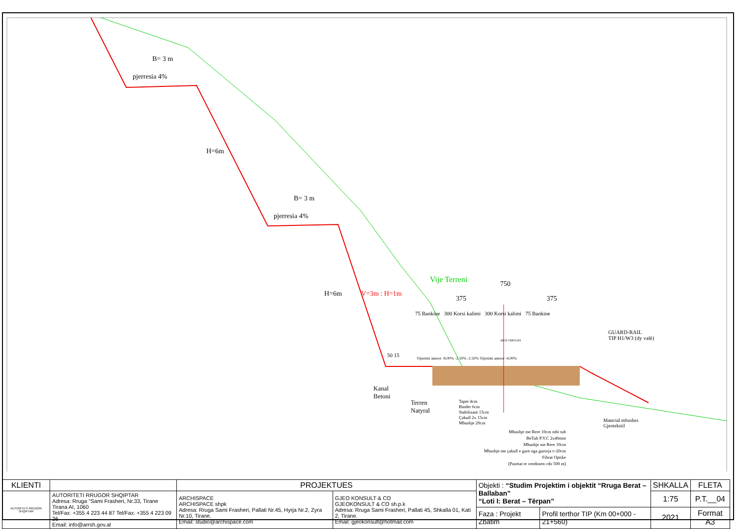B= 3 m
pjerresia 4%
B= 3 m
pjerresia 4%
H=6m
H=6m V=3m : H=1m
Vije Terreni 750
375 375
75 Bankine 300 Korsi kalimi 300 Korsi kalimi 75 Bankine
GUARD-RAIL
TIP H1/W3 (dy valë)
Vijezimi anesor -8.00% -2.50% -2.50% Vijezimi anesor -4.00%
AKSI I RRUGES
50 15
Kanal
Betoni
Terren
Natyral
Tapet 4cm
Binder 6cm
Stabilizant 15cm
Çakull 2x 15cm
Mbushje 20cm
Material mbushes
Gjeotekstil
Mbushje me Rere 10cm mbi tub
BeTub P.V.C 2x40mm
Mbushje me Rere 10cm
Mbushje me çakull e gure nga gurorja t=20cm
Fibrat Optike
(Pusetat te vendosen cdo 500 m)
| KLIENTI | | PROJEKTUES | | Objekti : “Studim Projektim i objektit “Rruga Berat – Ballaban” “Loti I: Berat – Tërpan” | | SHKALLA | FLETA |
| AUTORITETI RRUGOR SHQIPTAR | AUTORITETI RRUGOR SHQIPTAR Adresa: Rruga "Sami Frasheri, Nr.33, Tirane Tirana AI, 1060 Tel/Fax: +355 4 223 44 87 Tel/Fax: +355 4 223 09 26 Email: info@arrsh.gov.al | ARCHISPACE ARCHISPACE shpk Adresa: Rruga Sami Frasheri, Pallati Nr.45, Hyrja Nr.2, Zyra Nr.10, Tirane. Email: studio@archispace.com | GJEO KONSULT & CO GJEOKONSULT & CO sh.p.k Adresa: Rruga Sami Frasheri, Pallati 45, Shkalla 01, Kati 2, Tirane. Email: gjeokonsult@hotmail.com | | | 1:75 | P.T.__04 |
| | | | | Faza : Projekt Zbatim | Profil terthor TIP (Km 00+000 - 21+560) | 2021 | Format A3 |